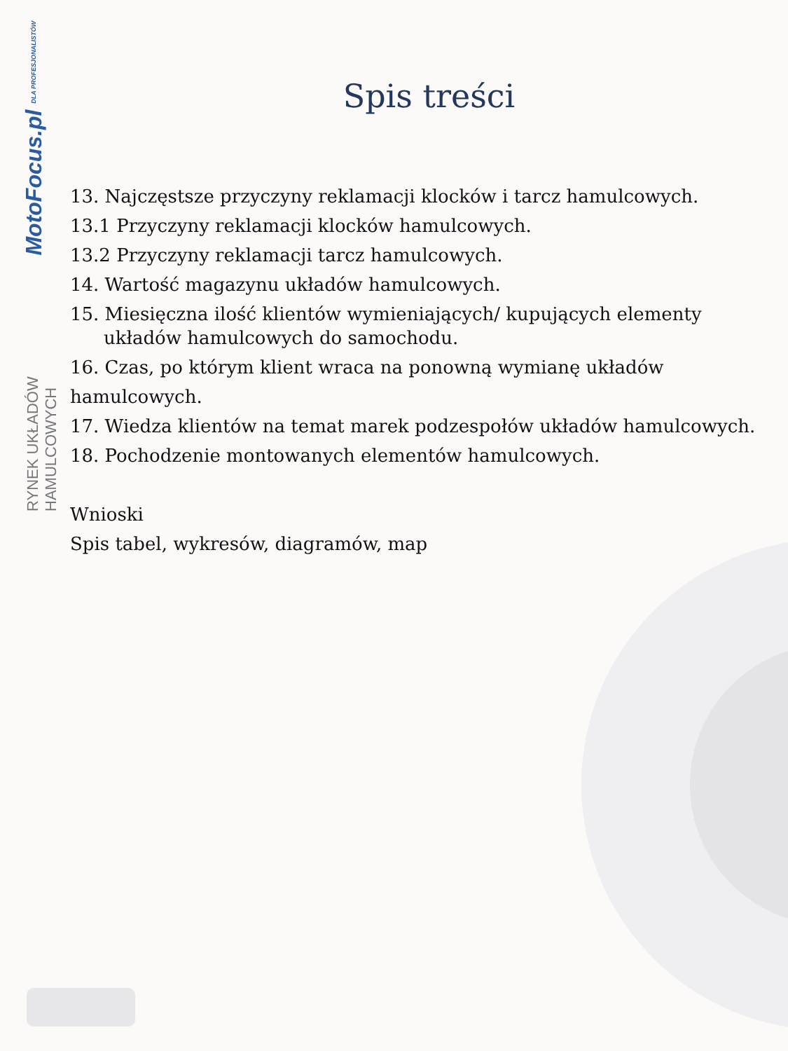MotoFocus.pl DLA PROFESJONALISTÓW
RYNEK UKŁADÓW HAMULCOWYCH
Spis treści
13. Najczęstsze przyczyny reklamacji klocków i tarcz hamulcowych.
13.1 Przyczyny reklamacji klocków hamulcowych.
13.2 Przyczyny reklamacji tarcz hamulcowych.
14. Wartość magazynu układów hamulcowych.
15. Miesięczna ilość klientów wymieniających/ kupujących elementy
układów hamulcowych do samochodu.
16. Czas, po którym klient wraca na ponowną wymianę układów hamulcowych.
17. Wiedza klientów na temat marek podzespołów układów hamulcowych.
18. Pochodzenie montowanych elementów hamulcowych.
Wnioski
Spis tabel, wykresów, diagramów, map